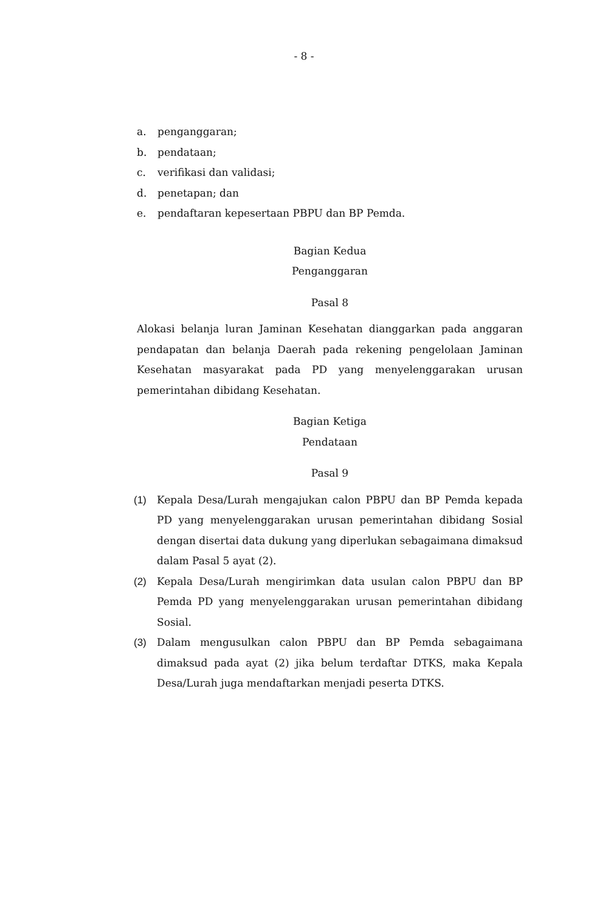- 8 -
a. penganggaran;
b. pendataan;
c. verifikasi dan validasi;
d. penetapan; dan
e. pendaftaran kepesertaan PBPU dan BP Pemda.
Bagian Kedua
Penganggaran
Pasal 8
Alokasi belanja luran Jaminan Kesehatan dianggarkan pada anggaran pendapatan dan belanja Daerah pada rekening pengelolaan Jaminan Kesehatan masyarakat pada PD yang menyelenggarakan urusan pemerintahan dibidang Kesehatan.
Bagian Ketiga
Pendataan
Pasal 9
(1) Kepala Desa/Lurah mengajukan calon PBPU dan BP Pemda kepada PD yang menyelenggarakan urusan pemerintahan dibidang Sosial dengan disertai data dukung yang diperlukan sebagaimana dimaksud dalam Pasal 5 ayat (2).
(2) Kepala Desa/Lurah mengirimkan data usulan calon PBPU dan BP Pemda PD yang menyelenggarakan urusan pemerintahan dibidang Sosial.
(3) Dalam mengusulkan calon PBPU dan BP Pemda sebagaimana dimaksud pada ayat (2) jika belum terdaftar DTKS, maka Kepala Desa/Lurah juga mendaftarkan menjadi peserta DTKS.